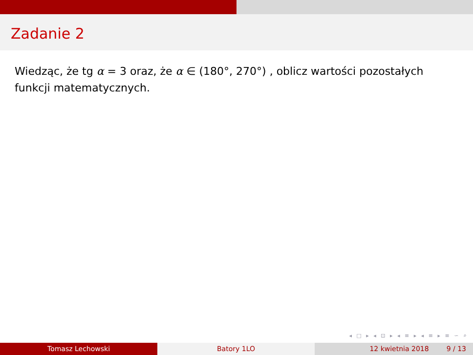Zadanie 2
Wiedząc, że tg α = 3 oraz, że α ∈ (180°, 270°) , oblicz wartości pozostałych funkcji matematycznych.
◂ □ ▸ ◂ ⊡ ▸ ◂ ≡ ▸ ◂ ≡ ▸ ≡ ∽ ⌕
Tomasz Lechowski Batory 1LO 12 kwietnia 2018 9 / 13